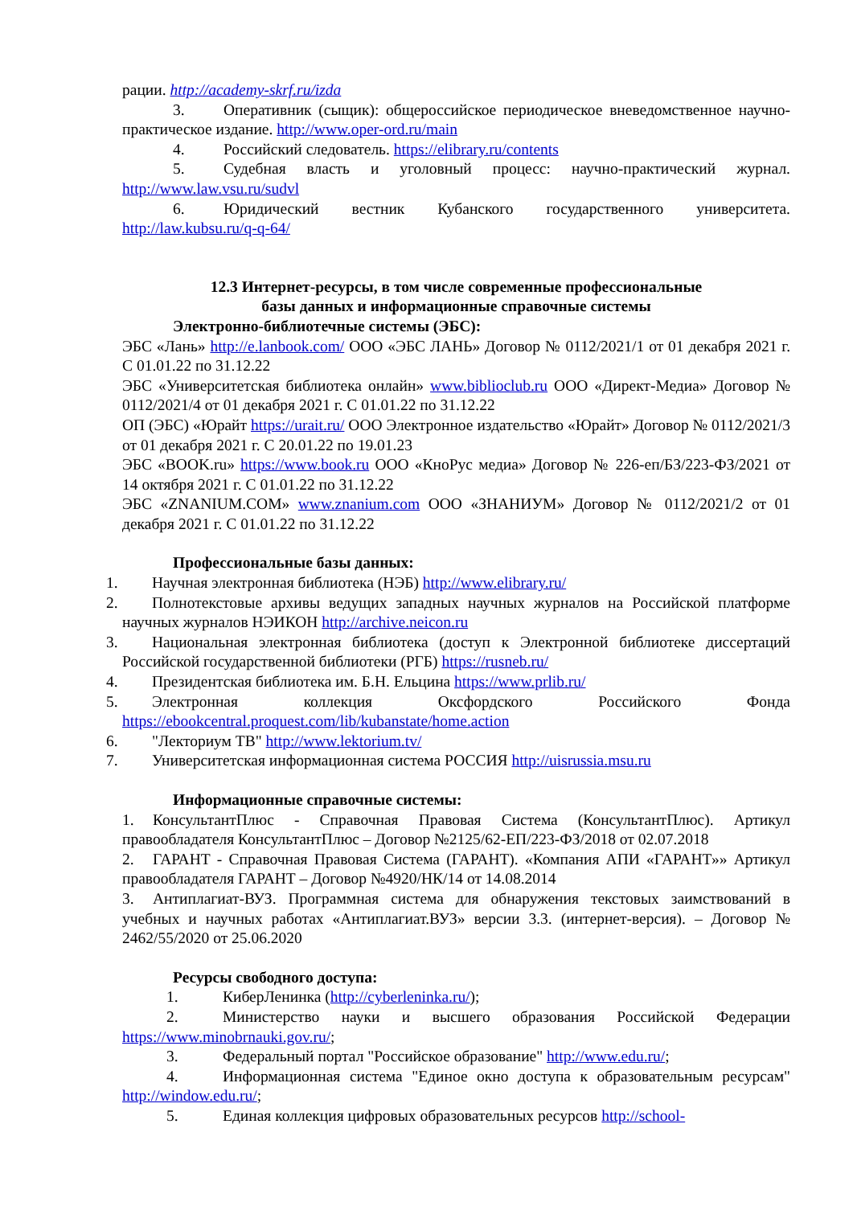рации. http://academy-skrf.ru/izda
3. Оперативник (сыщик): общероссийское периодическое вневедомственное научно-практическое издание. http://www.oper-ord.ru/main
4. Российский следователь. https://elibrary.ru/contents
5. Судебная власть и уголовный процесс: научно-практический журнал. http://www.law.vsu.ru/sudvl
6. Юридический вестник Кубанского государственного университета. http://law.kubsu.ru/q-q-64/
12.3 Интернет-ресурсы, в том числе современные профессиональные
базы данных и информационные справочные системы
Электронно-библиотечные системы (ЭБС):
ЭБС «Лань» http://e.lanbook.com/ ООО «ЭБС ЛАНЬ» Договор № 0112/2021/1 от 01 декабря 2021 г. С 01.01.22 по 31.12.22
ЭБС «Университетская библиотека онлайн» www.biblioclub.ru ООО «Директ-Медиа» Договор № 0112/2021/4 от 01 декабря 2021 г. С 01.01.22 по 31.12.22
ОП (ЭБС) «Юрайт https://urait.ru/ ООО Электронное издательство «Юрайт» Договор № 0112/2021/3 от 01 декабря 2021 г. С 20.01.22 по 19.01.23
ЭБС «BOOK.ru» https://www.book.ru ООО «КноРус медиа» Договор № 226-еп/БЗ/223-ФЗ/2021 от 14 октября 2021 г. С 01.01.22 по 31.12.22
ЭБС «ZNANIUM.COM» www.znanium.com ООО «ЗНАНИУМ» Договор № 0112/2021/2 от 01 декабря 2021 г. С 01.01.22 по 31.12.22
Профессиональные базы данных:
1. Научная электронная библиотека (НЭБ) http://www.elibrary.ru/
2. Полнотекстовые архивы ведущих западных научных журналов на Российской платформе научных журналов НЭИКОН http://archive.neicon.ru
3. Национальная электронная библиотека (доступ к Электронной библиотеке диссертаций Российской государственной библиотеки (РГБ) https://rusneb.ru/
4. Президентская библиотека им. Б.Н. Ельцина https://www.prlib.ru/
5. Электронная коллекция Оксфордского Российского Фонда https://ebookcentral.proquest.com/lib/kubanstate/home.action
6. "Лекториум ТВ" http://www.lektorium.tv/
7. Университетская информационная система РОССИЯ http://uisrussia.msu.ru
Информационные справочные системы:
1. КонсультантПлюс - Справочная Правовая Система (КонсультантПлюс). Артикул правообладателя КонсультантПлюс – Договор №2125/62-ЕП/223-ФЗ/2018 от 02.07.2018
2. ГАРАНТ - Справочная Правовая Система (ГАРАНТ). «Компания АПИ «ГАРАНТ»» Артикул правообладателя ГАРАНТ – Договор №4920/НК/14 от 14.08.2014
3. Антиплагиат-ВУЗ. Программная система для обнаружения текстовых заимствований в учебных и научных работах «Антиплагиат.ВУЗ» версии 3.3. (интернет-версия). – Договор № 2462/55/2020 от 25.06.2020
Ресурсы свободного доступа:
1. КиберЛенинка (http://cyberleninka.ru/);
2. Министерство науки и высшего образования Российской Федерации https://www.minobrnauki.gov.ru/;
3. Федеральный портал "Российское образование" http://www.edu.ru/;
4. Информационная система "Единое окно доступа к образовательным ресурсам" http://window.edu.ru/;
5. Единая коллекция цифровых образовательных ресурсов http://school-